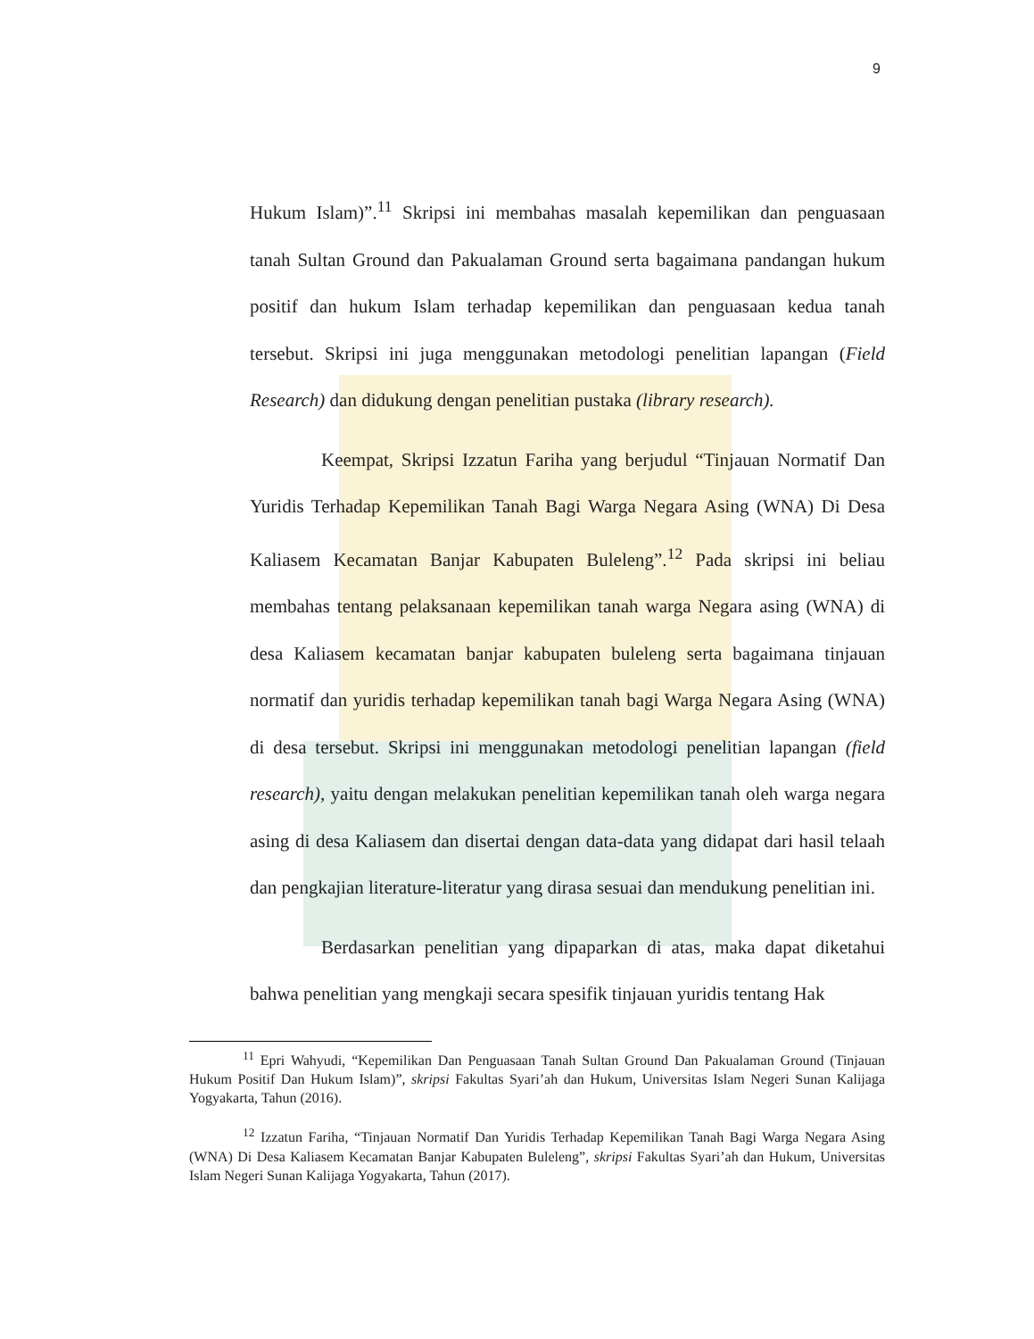9
Hukum Islam)”.<sup>11</sup> Skripsi ini membahas masalah kepemilikan dan penguasaan tanah Sultan Ground dan Pakualaman Ground serta bagaimana pandangan hukum positif dan hukum Islam terhadap kepemilikan dan penguasaan kedua tanah tersebut. Skripsi ini juga menggunakan metodologi penelitian lapangan (Field Research) dan didukung dengan penelitian pustaka (library research).
Keempat, Skripsi Izzatun Fariha yang berjudul “Tinjauan Normatif Dan Yuridis Terhadap Kepemilikan Tanah Bagi Warga Negara Asing (WNA) Di Desa Kaliasem Kecamatan Banjar Kabupaten Buleleng”.<sup>12</sup> Pada skripsi ini beliau membahas tentang pelaksanaan kepemilikan tanah warga Negara asing (WNA) di desa Kaliasem kecamatan banjar kabupaten buleleng serta bagaimana tinjauan normatif dan yuridis terhadap kepemilikan tanah bagi Warga Negara Asing (WNA) di desa tersebut. Skripsi ini menggunakan metodologi penelitian lapangan (field research), yaitu dengan melakukan penelitian kepemilikan tanah oleh warga negara asing di desa Kaliasem dan disertai dengan data-data yang didapat dari hasil telaah dan pengkajian literature-literatur yang dirasa sesuai dan mendukung penelitian ini.
Berdasarkan penelitian yang dipaparkan di atas, maka dapat diketahui bahwa penelitian yang mengkaji secara spesifik tinjauan yuridis tentang Hak
<sup>11</sup> Epri Wahyudi, “Kepemilikan Dan Penguasaan Tanah Sultan Ground Dan Pakualaman Ground (Tinjauan Hukum Positif Dan Hukum Islam)”, skripsi Fakultas Syari’ah dan Hukum, Universitas Islam Negeri Sunan Kalijaga Yogyakarta, Tahun (2016).
<sup>12</sup> Izzatun Fariha, “Tinjauan Normatif Dan Yuridis Terhadap Kepemilikan Tanah Bagi Warga Negara Asing (WNA) Di Desa Kaliasem Kecamatan Banjar Kabupaten Buleleng”, skripsi Fakultas Syari’ah dan Hukum, Universitas Islam Negeri Sunan Kalijaga Yogyakarta, Tahun (2017).